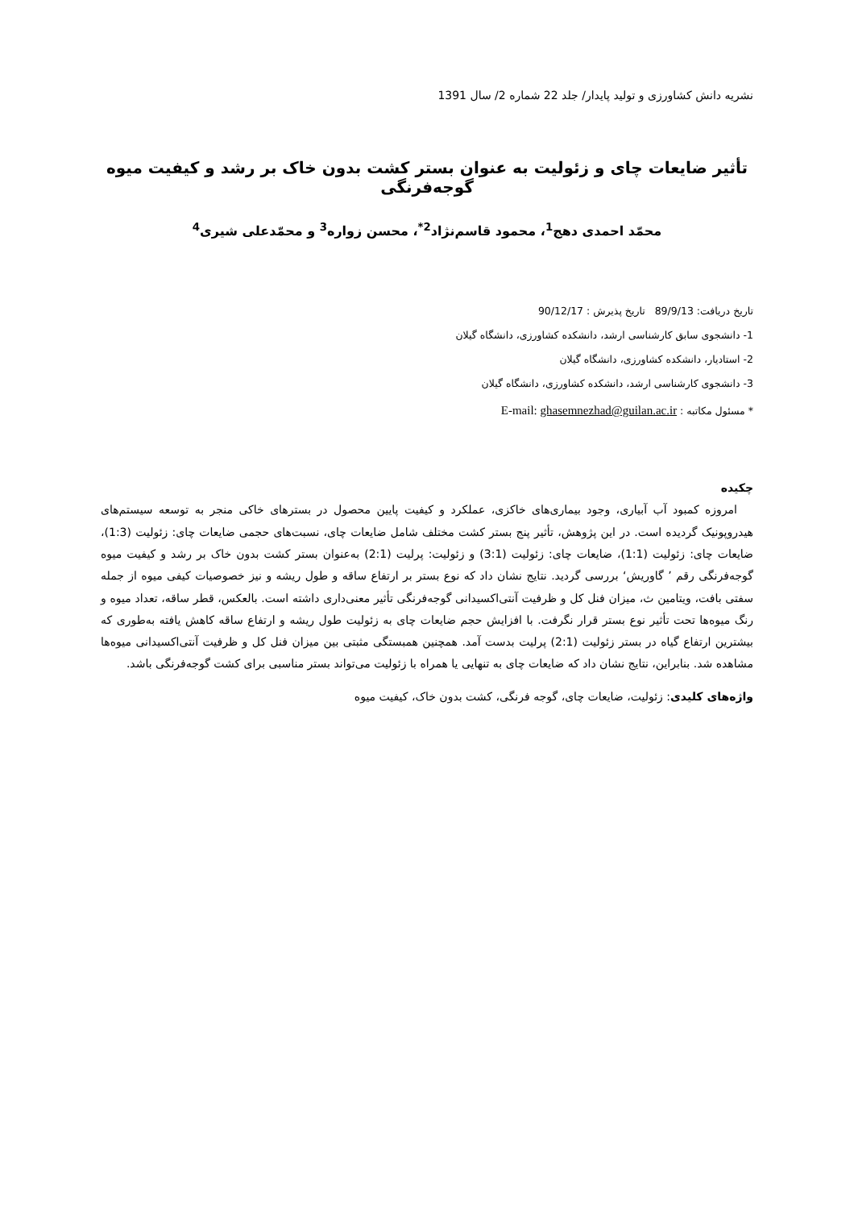نشریه دانش کشاورزی و تولید پایدار/ جلد 22 شماره 2/ سال 1391
تأثیر ضایعات چای و زئولیت به عنوان بستر کشت بدون خاک بر رشد و کیفیت میوه گوجه‌فرنگی
محمّد احمدی دهج<sup>1</sup>، محمود قاسم‌نژاد<sup>2*</sup>، محسن زواره<sup>3</sup> و محمّدعلی شیری<sup>4</sup>
تاریخ دریافت: 89/9/13 تاریخ پذیرش : 90/12/17
1- دانشجوی سابق کارشناسی ارشد، دانشکده کشاورزی، دانشگاه گیلان
2- استادیار، دانشکده کشاورزی، دانشگاه گیلان
3- دانشجوی کارشناسی ارشد، دانشکده کشاورزی، دانشگاه گیلان
* مسئول مکاتبه : E-mail: ghasemnezhad@guilan.ac.ir
چکیده
امروزه کمبود آب آبیاری، وجود بیماری‌های خاکزی، عملکرد و کیفیت پایین محصول در بسترهای خاکی منجر به توسعه سیستم‌های هیدروپونیک گردیده است. در این پژوهش، تأثیر پنج بستر کشت مختلف شامل ضایعات چای، نسبت‌های حجمی ضایعات چای: زئولیت (1:3)، ضایعات چای: زئولیت (1:1)، ضایعات چای: زئولیت (3:1) و زئولیت: پرلیت (2:1) به‌عنوان بستر کشت بدون خاک بر رشد و کیفیت میوه گوجه‌فرنگی رقم ’ گاوریش‘ بررسی گردید. نتایج نشان داد که نوع بستر بر ارتفاع ساقه و طول ریشه و نیز خصوصیات کیفی میوه از جمله سفتی بافت، ویتامین ث، میزان فنل کل و ظرفیت آنتی‌اکسیدانی گوجه‌فرنگی تأثیر معنی‌داری داشته است. بالعکس، قطر ساقه، تعداد میوه و رنگ میوه‌ها تحت تأثیر نوع بستر قرار نگرفت. با افزایش حجم ضایعات چای به زئولیت طول ریشه و ارتفاع ساقه کاهش یافته به‌طوری که بیشترین ارتفاع گیاه در بستر زئولیت (2:1) پرلیت بدست آمد. همچنین همبستگی مثبتی بین میزان فنل کل و ظرفیت آنتی‌اکسیدانی میوه‌ها مشاهده شد. بنابراین، نتایج نشان داد که ضایعات چای به تنهایی یا همراه با زئولیت می‌تواند بستر مناسبی برای کشت گوجه‌فرنگی باشد.
واژه‌های کلیدی: زئولیت، ضایعات چای، گوجه فرنگی، کشت بدون خاک، کیفیت میوه